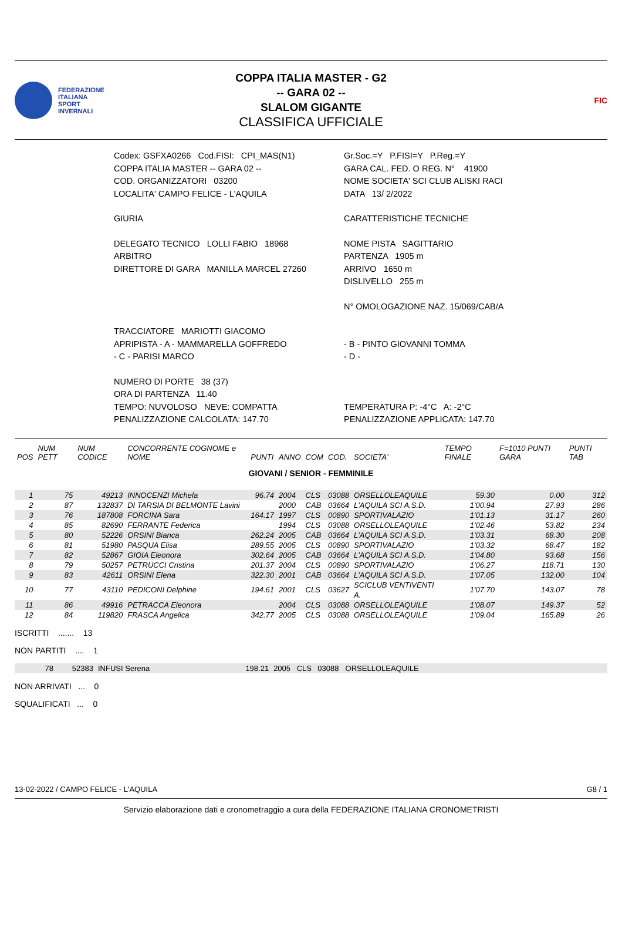FEDERAZIONE
ITALIANA
SPORT
INVERNALI
COPPA ITALIA MASTER - G2
-- GARA 02 --
SLALOM GIGANTE
CLASSIFICA UFFICIALE
FIC
| Codex: GSFXA0266 Cod.FISI: CPI_MAS(N1) | Gr.Soc.=Y P.FISI=Y P.Reg.=Y |
| COPPA ITALIA MASTER -- GARA 02 -- | GARA CAL. FED. O REG. N° 41900 |
| COD. ORGANIZZATORI 03200 | NOME SOCIETA' SCI CLUB ALISKI RACI |
| LOCALITA' CAMPO FELICE - L'AQUILA | DATA 13/ 2/2022 |
| GIURIA | CARATTERISTICHE TECNICHE |
| DELEGATO TECNICO LOLLI FABIO 18968 | NOME PISTA SAGITTARIO |
| ARBITRO | PARTENZA 1905 m |
| DIRETTORE DI GARA MANILLA MARCEL 27260 | ARRIVO 1650 m |
| | DISLIVELLO 255 m |
| | N° OMOLOGAZIONE NAZ. 15/069/CAB/A |
| TRACCIATORE MARIOTTI GIACOMO | |
| APRIPISTA - A - MAMMARELLA GOFFREDO | - B - PINTO GIOVANNI TOMMA |
| - C - PARISI MARCO | - D - |
| NUMERO DI PORTE 38 (37) | |
| ORA DI PARTENZA 11.40 | |
| TEMPO: NUVOLOSO NEVE: COMPATTA | TEMPERATURA P: -4°C A: -2°C |
| PENALIZZAZIONE CALCOLATA: 147.70 | PENALIZZAZIONE APPLICATA: 147.70 |
| POS | NUM PETT | NUM CODICE | CONCORRENTE COGNOME e NOME | PUNTI | ANNO | COM | COD. | SOCIETA' | TEMPO FINALE | F=1010 PUNTI GARA | PUNTI TAB |
| --- | --- | --- | --- | --- | --- | --- | --- | --- | --- | --- | --- |
| GIOVANI / SENIOR - FEMMINILE | | | | | | | | | | | |
| 1 | 75 | 49213 | INNOCENZI Michela | 96.74 | 2004 | CLS | 03088 | ORSELLOLEAQUILE | 59.30 | 0.00 | 312 |
| 2 | 87 | 132837 | DI TARSIA DI BELMONTE Lavini | | 2000 | CAB | 03664 | L'AQUILA SCI A.S.D. | 1'00.94 | 27.93 | 286 |
| 3 | 76 | 187808 | FORCINA Sara | 164.17 | 1997 | CLS | 00890 | SPORTIVALAZIO | 1'01.13 | 31.17 | 260 |
| 4 | 85 | 82690 | FERRANTE Federica | | 1994 | CLS | 03088 | ORSELLOLEAQUILE | 1'02.46 | 53.82 | 234 |
| 5 | 80 | 52226 | ORSINI Bianca | 262.24 | 2005 | CAB | 03664 | L'AQUILA SCI A.S.D. | 1'03.31 | 68.30 | 208 |
| 6 | 81 | 51980 | PASQUA Elisa | 289.55 | 2005 | CLS | 00890 | SPORTIVALAZIO | 1'03.32 | 68.47 | 182 |
| 7 | 82 | 52867 | GIOIA Eleonora | 302.64 | 2005 | CAB | 03664 | L'AQUILA SCI A.S.D. | 1'04.80 | 93.68 | 156 |
| 8 | 79 | 50257 | PETRUCCI Cristina | 201.37 | 2004 | CLS | 00890 | SPORTIVALAZIO | 1'06.27 | 118.71 | 130 |
| 9 | 83 | 42611 | ORSINI Elena | 322.30 | 2001 | CAB | 03664 | L'AQUILA SCI A.S.D. | 1'07.05 | 132.00 | 104 |
| 10 | 77 | 43110 | PEDICONI Delphine | 194.61 | 2001 | CLS | 03627 | SCICLUB VENTIVENTI A. | 1'07.70 | 143.07 | 78 |
| 11 | 86 | 49916 | PETRACCA Eleonora | | 2004 | CLS | 03088 | ORSELLOLEAQUILE | 1'08.07 | 149.37 | 52 |
| 12 | 84 | 119820 | FRASCA Angelica | 342.77 | 2005 | CLS | 03088 | ORSELLOLEAQUILE | 1'09.04 | 165.89 | 26 |
ISCRITTI ....... 13
NON PARTITI .... 1
| 78 | 52383 | INFUSI Serena | 198.21 | 2005 | CLS | 03088 | ORSELLOLEAQUILE | |
NON ARRIVATI ... 0
SQUALIFICATI ... 0
13-02-2022 / CAMPO FELICE - L'AQUILA G8 / 1
Servizio elaborazione dati e cronometraggio a cura della FEDERAZIONE ITALIANA CRONOMETRISTI